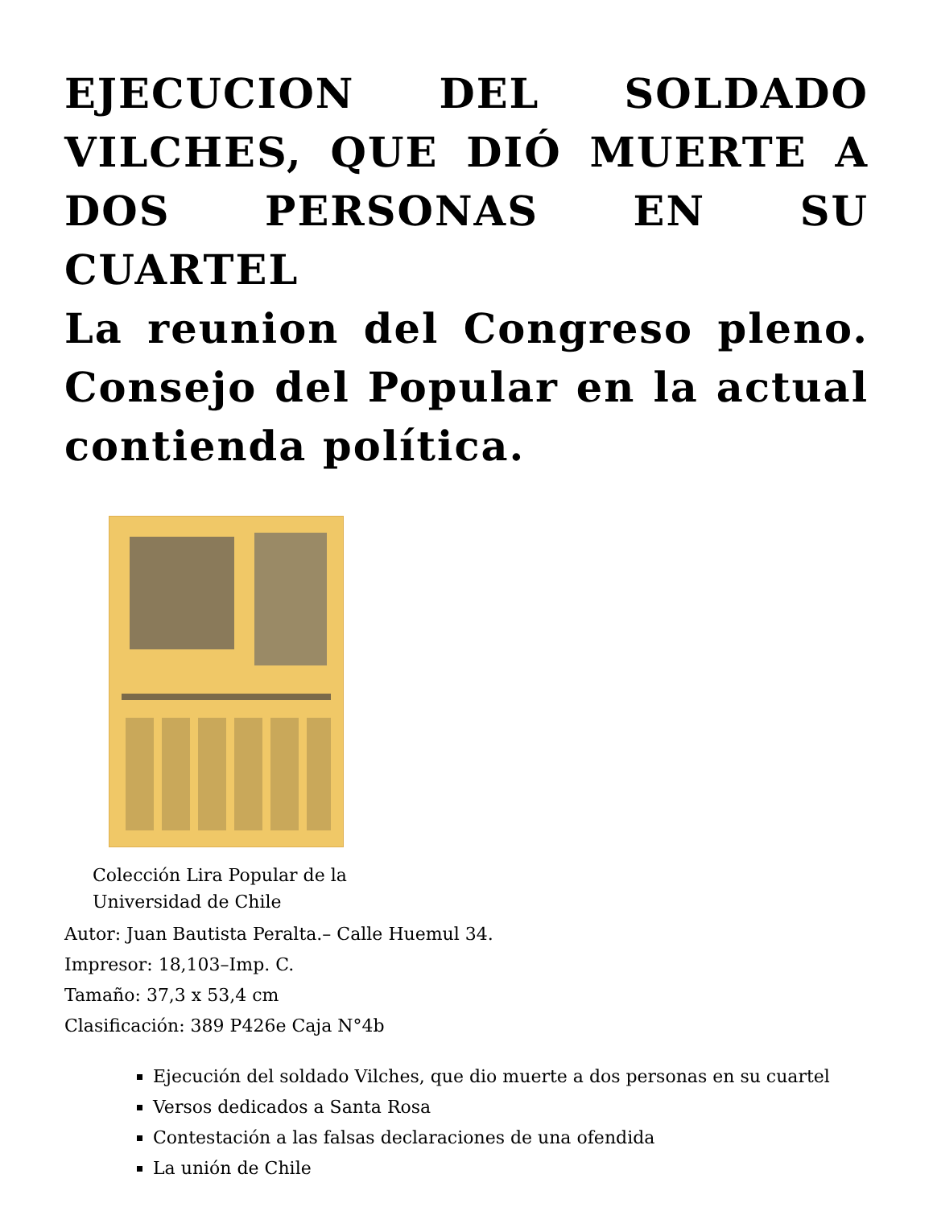EJECUCION DEL SOLDADO VILCHES, QUE DIÓ MUERTE A DOS PERSONAS EN SU CUARTEL
La reunion del Congreso pleno. Consejo del Popular en la actual contienda política.
Colección Lira Popular de la Universidad de Chile
Autor: Juan Bautista Peralta.– Calle Huemul 34.
Impresor: 18,103–Imp. C.
Tamaño: 37,3 x 53,4 cm
Clasificación: 389 P426e Caja N°4b
Ejecución del soldado Vilches, que dio muerte a dos personas en su cuartel
Versos dedicados a Santa Rosa
Contestación a las falsas declaraciones de una ofendida
La unión de Chile